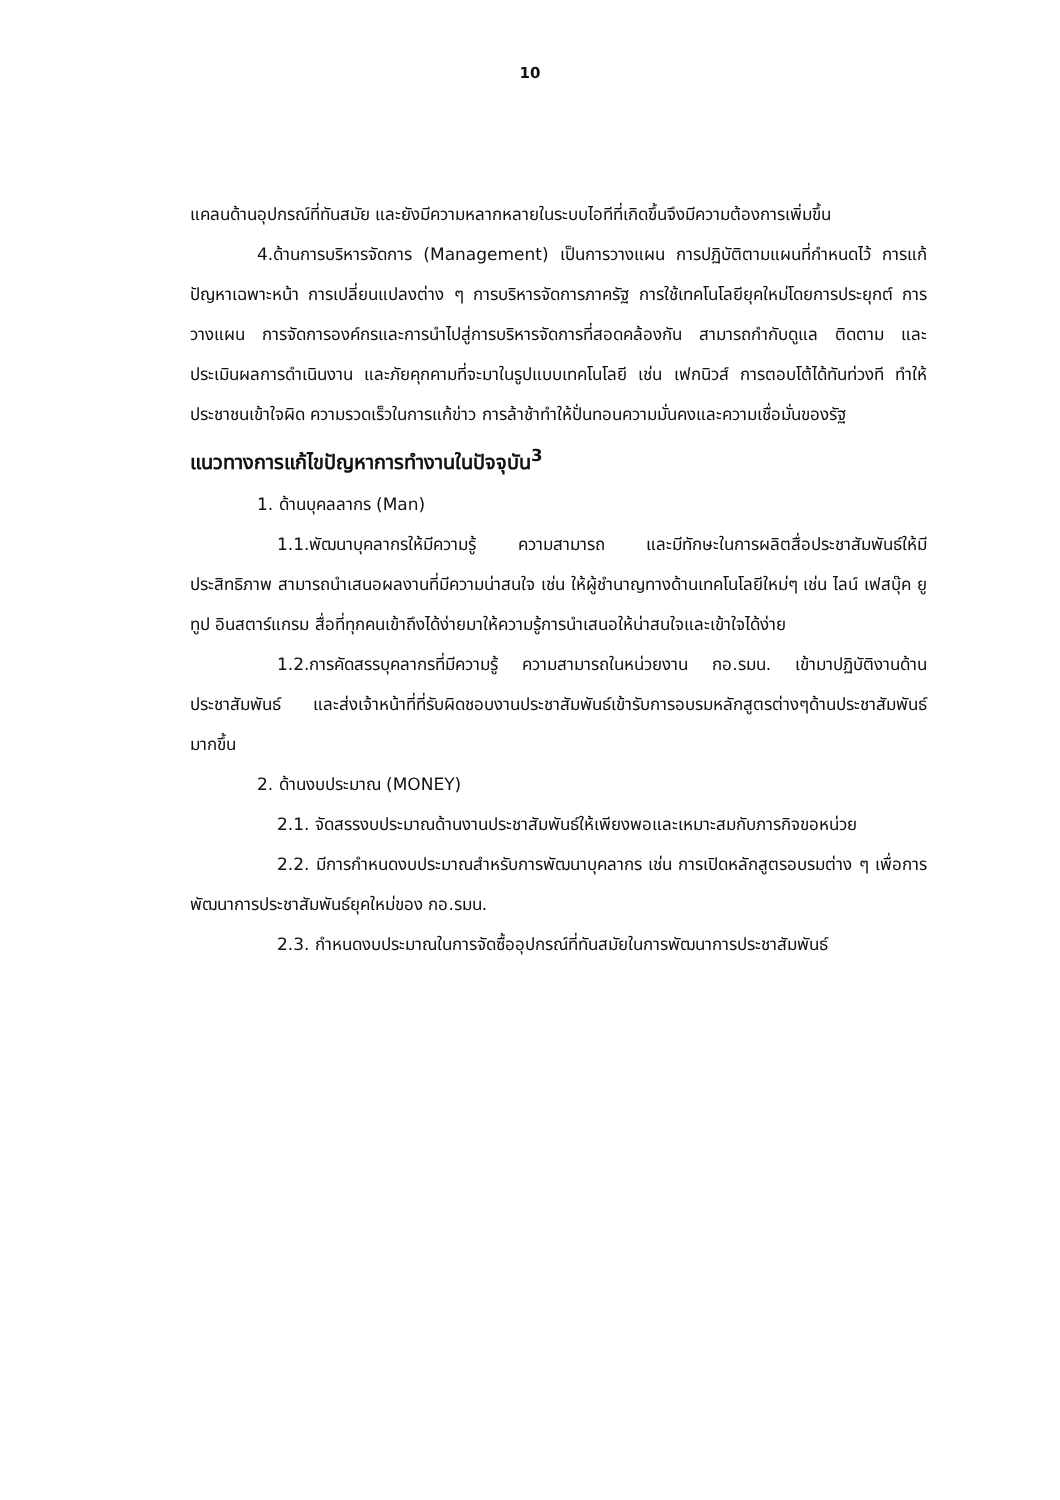10
แคลนด้านอุปกรณ์ที่ทันสมัย และยังมีความหลากหลายในระบบไอทีที่เกิดขึ้นจึงมีความต้องการเพิ่มขึ้น
4.ด้านการบริหารจัดการ (Management) เป็นการวางแผน การปฏิบัติตามแผนที่กำหนดไว้ การแก้ปัญหาเฉพาะหน้า การเปลี่ยนแปลงต่าง ๆ การบริหารจัดการภาครัฐ การใช้เทคโนโลยียุคใหม่โดยการประยุกต์ การวางแผน การจัดการองค์กรและการนำไปสู่การบริหารจัดการที่สอดคล้องกัน สามารถกำกับดูแล ติดตาม และประเมินผลการดำเนินงาน และภัยคุกคามที่จะมาในรูปแบบเทคโนโลยี เช่น เฟกนิวส์ การตอบโต้ได้ทันท่วงที ทำให้ประชาชนเข้าใจผิด ความรวดเร็วในการแก้ข่าว การล้าช้าทำให้ปั่นทอนความมั่นคงและความเชื่อมั่นของรัฐ
แนวทางการแก้ไขปัญหาการทำงานในปัจจุบัน<sup>3</sup>
1. ด้านบุคลลากร (Man)
1.1.พัฒนาบุคลากรให้มีความรู้ ความสามารถ และมีทักษะในการผลิตสื่อประชาสัมพันธ์ให้มีประสิทธิภาพ สามารถนำเสนอผลงานที่มีความน่าสนใจ เช่น ให้ผู้ชำนาญทางด้านเทคโนโลยีใหม่ๆ เช่น ไลน์ เฟสบุ๊ค ยูทูป อินสตาร์แกรม สื่อที่ทุกคนเข้าถึงได้ง่ายมาให้ความรู้การนำเสนอให้น่าสนใจและเข้าใจได้ง่าย
1.2.การคัดสรรบุคลากรที่มีความรู้ ความสามารถในหน่วยงาน กอ.รมน. เข้ามาปฏิบัติงานด้านประชาสัมพันธ์ และส่งเจ้าหน้าที่ที่รับผิดชอบงานประชาสัมพันธ์เข้ารับการอบรมหลักสูตรต่างๆด้านประชาสัมพันธ์มากขึ้น
2. ด้านงบประมาณ (MONEY)
2.1. จัดสรรงบประมาณด้านงานประชาสัมพันธ์ให้เพียงพอและเหมาะสมกับภารกิจขอหน่วย
2.2. มีการกำหนดงบประมาณสำหรับการพัฒนาบุคลากร เช่น การเปิดหลักสูตรอบรมต่าง ๆ เพื่อการพัฒนาการประชาสัมพันธ์ยุคใหม่ของ กอ.รมน.
2.3. กำหนดงบประมาณในการจัดซื้ออุปกรณ์ที่ทันสมัยในการพัฒนาการประชาสัมพันธ์